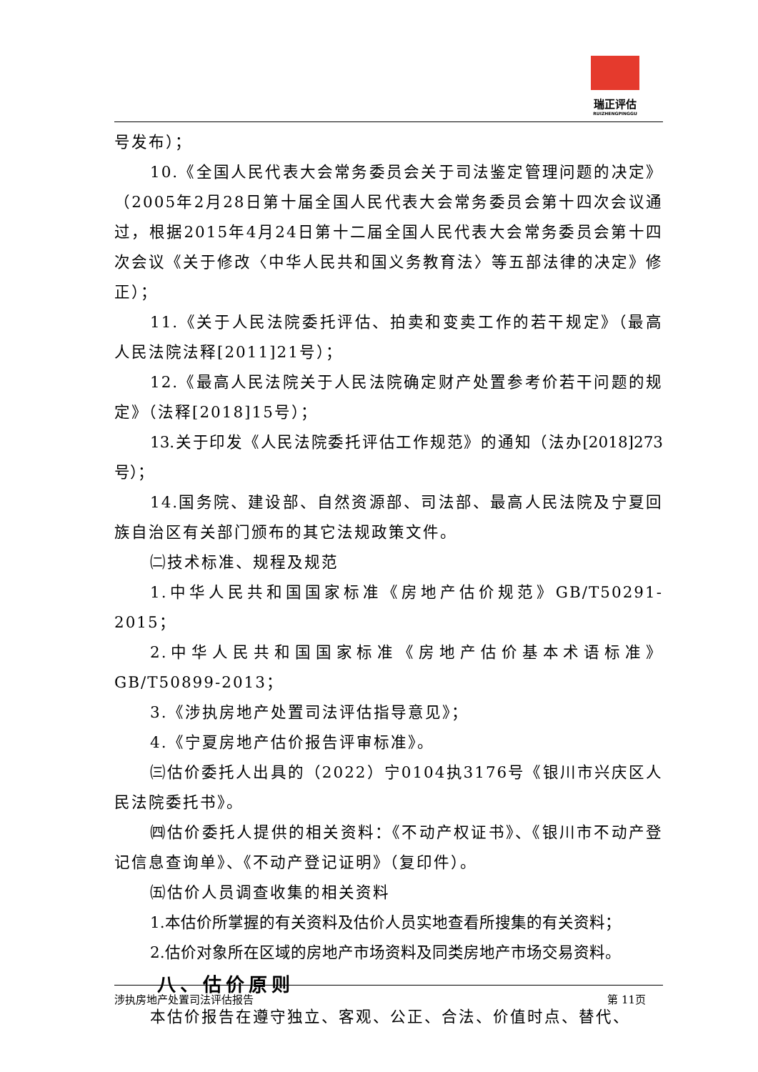瑞正评估
RUIZHENGPINGGU
号发布）；
10.《全国人民代表大会常务委员会关于司法鉴定管理问题的决定》（2005年2月28日第十届全国人民代表大会常务委员会第十四次会议通过，根据2015年4月24日第十二届全国人民代表大会常务委员会第十四次会议《关于修改〈中华人民共和国义务教育法〉等五部法律的决定》修正）；
11.《关于人民法院委托评估、拍卖和变卖工作的若干规定》（最高人民法院法释[2011]21号）；
12.《最高人民法院关于人民法院确定财产处置参考价若干问题的规定》（法释[2018]15号）；
13.关于印发《人民法院委托评估工作规范》的通知（法办[2018]273号）；
14.国务院、建设部、自然资源部、司法部、最高人民法院及宁夏回族自治区有关部门颁布的其它法规政策文件。
㈡技术标准、规程及规范
1.中华人民共和国国家标准《房地产估价规范》GB/T50291-2015；
2.中华人民共和国国家标准《房地产估价基本术语标准》GB/T50899-2013；
3.《涉执房地产处置司法评估指导意见》；
4.《宁夏房地产估价报告评审标准》。
㈢估价委托人出具的（2022）宁0104执3176号《银川市兴庆区人民法院委托书》。
㈣估价委托人提供的相关资料：《不动产权证书》、《银川市不动产登记信息查询单》、《不动产登记证明》（复印件）。
㈤估价人员调查收集的相关资料
1.本估价所掌握的有关资料及估价人员实地查看所搜集的有关资料；
2.估价对象所在区域的房地产市场资料及同类房地产市场交易资料。
八、估价原则
本估价报告在遵守独立、客观、公正、合法、价值时点、替代、
涉执房地产处置司法评估报告 第 11页